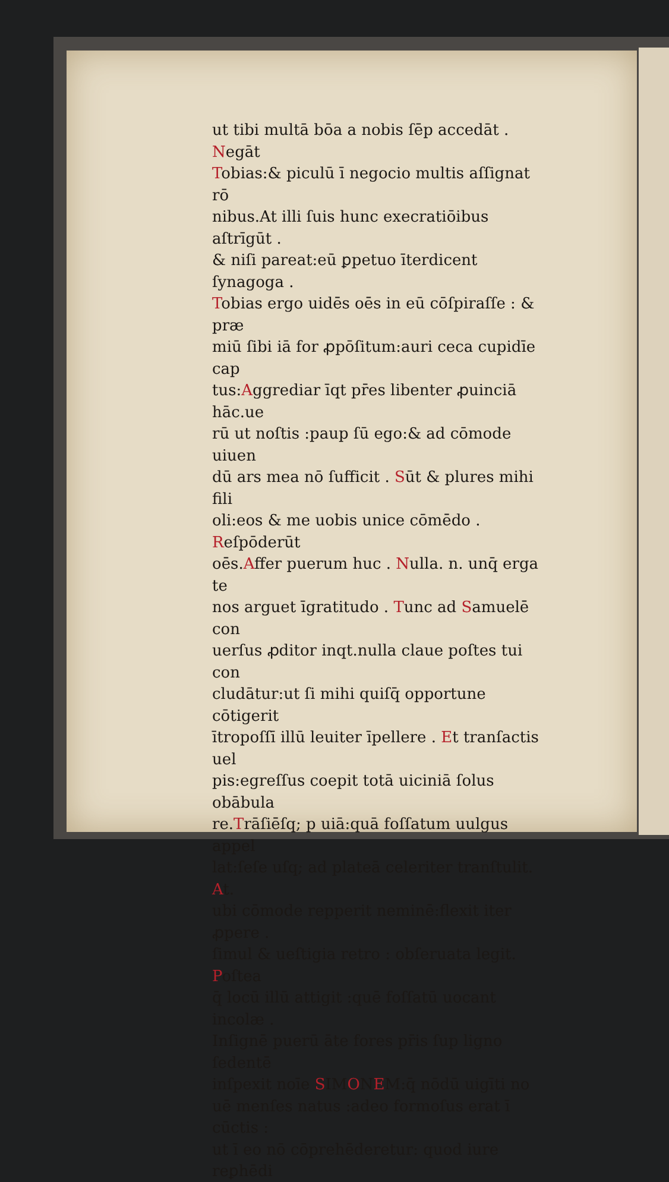ut tibi multā bōa a nobis ſēp accedāt . Negāt
Tobias:& piculū ī negocio multis aſſignat rō
nibus.At illi ſuis hunc execratiōibus aſtrīgūt .
& niſi pareat:eū ꝑpetuo īterdicent ſynagoga .
Tobias ergo uidēs oēs in eū cōſpiraſſe : & præ
miū ſibi iā for ꝓpōſitum:auri ceca cupidīe cap
tus:Aggrediar īqt pr̄es libenter ꝓuinciā hāc.ue
rū ut noſtis :paup ſū ego:& ad cōmode uiuen
dū ars mea nō ſufficit . Sūt & plures mihi fili
oli:eos & me uobis unice cōmēdo . Reſpōderūt
oēs.Affer puerum huc . Nulla. n. unq̄ erga te
nos arguet īgratitudo . Tunc ad Samuelē con
uerſus ꝓditor inqt.nulla claue poſtes tui con
cludātur:ut ſi mihi quiſq̄ opportune cōtigerit
ītropoſſī illū leuiter īpellere . Et tranſactis uel
pis:egreſſus coepit totā uiciniā ſolus obābula
re.Trāſiēſq; p uiā:quā foſſatum uulgus appel
lat:ſeſe uſq; ad plateā celeriter tranſtulit. At.
ubi cōmode repperit neminē:flexit iter ꝓpere .
ſimul & ueſtigia retro : obſeruata legit. Poſtea
q̄ locū illū attigit :quē foſſatū uocant incolæ .
Inſignē puerū āte fores pr̄is ſup ligno ſedentē
inſpexit noīe SIMONEM:q̄ nōdū uigīti no
uē menſes natus :adeo formoſus erat ī cūctis :
ut ī eo nō cōprehēderetur: quod iure reꝑhēdi